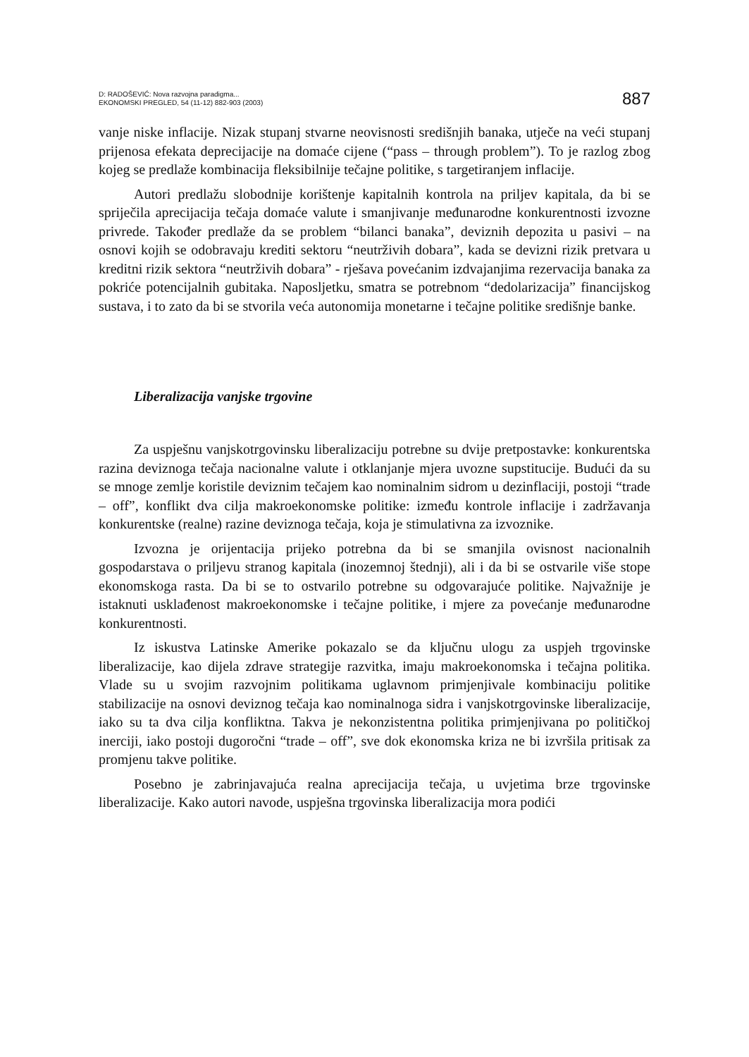D: RADOŠEVIĆ: Nova razvojna paradigma...
EKONOMSKI PREGLED, 54 (11-12) 882-903 (2003)
887
vanje niske inflacije. Nizak stupanj stvarne neovisnosti središnjih banaka, utječe na veći stupanj prijenosa efekata deprecijacije na domaće cijene (“pass – through problem”). To je razlog zbog kojeg se predlaže kombinacija fleksibilnije tečajne politike, s targetiranjem inflacije.
Autori predlažu slobodnije korištenje kapitalnih kontrola na priljev kapitala, da bi se spriječila aprecijacija tečaja domaće valute i smanjivanje međunarodne konkurentnosti izvozne privrede. Također predlaže da se problem “bilanci banaka”, deviznih depozita u pasivi – na osnovi kojih se odobravaju krediti sektoru “neutrživih dobara”, kada se devizni rizik pretvara u kreditni rizik sektora “neutrživih dobara” - rješava povećanim izdvajanjima rezervacija banaka za pokriće potencijalnih gubitaka. Naposljetku, smatra se potrebnom “dedolarizacija” financijskog sustava, i to zato da bi se stvorila veća autonomija monetarne i tečajne politike središnje banke.
Liberalizacija vanjske trgovine
Za uspješnu vanjskotrgovinsku liberalizaciju potrebne su dvije pretpostavke: konkurentska razina deviznoga tečaja nacionalne valute i otklanjanje mjera uvozne supstitucije. Budući da su se mnoge zemlje koristile deviznim tečajem kao nominalnim sidrom u dezinflaciji, postoji “trade – off”, konflikt dva cilja makroekonomske politike: između kontrole inflacije i zadržavanja konkurentske (realne) razine deviznoga tečaja, koja je stimulativna za izvoznike.
Izvozna je orijentacija prijeko potrebna da bi se smanjila ovisnost nacionalnih gospodarstava o priljevu stranog kapitala (inozemnoj štednji), ali i da bi se ostvarile više stope ekonomskoga rasta. Da bi se to ostvarilo potrebne su odgovarajuće politike. Najvažnije je istaknuti usklađenost makroekonomske i tečajne politike, i mjere za povećanje međunarodne konkurentnosti.
Iz iskustva Latinske Amerike pokazalo se da ključnu ulogu za uspjeh trgovinske liberalizacije, kao dijela zdrave strategije razvitka, imaju makroekonomska i tečajna politika. Vlade su u svojim razvojnim politikama uglavnom primjenjivale kombinaciju politike stabilizacije na osnovi deviznog tečaja kao nominalnoga sidra i vanjskotrgovinske liberalizacije, iako su ta dva cilja konfliktna. Takva je nekonzistentna politika primjenjivana po političkoj inerciji, iako postoji dugoročni “trade – off”, sve dok ekonomska kriza ne bi izvršila pritisak za promjenu takve politike.
Posebno je zabrinjavajuća realna aprecijacija tečaja, u uvjetima brze trgovinske liberalizacije. Kako autori navode, uspješna trgovinska liberalizacija mora podići